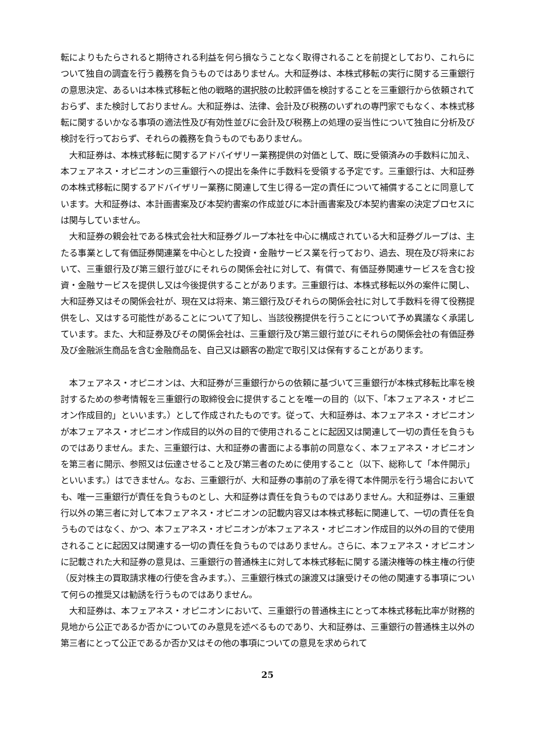転によりもたらされると期待される利益を何ら損なうことなく取得されることを前提としており、これらについて独自の調査を行う義務を負うものではありません。大和証券は、本株式移転の実行に関する三重銀行の意思決定、あるいは本株式移転と他の戦略的選択肢の比較評価を検討することを三重銀行から依頼されておらず、また検討しておりません。大和証券は、法律、会計及び税務のいずれの専門家でもなく、本株式移転に関するいかなる事項の適法性及び有効性並びに会計及び税務上の処理の妥当性について独自に分析及び検討を行っておらず、それらの義務を負うものでもありません。
　大和証券は、本株式移転に関するアドバイザリー業務提供の対価として、既に受領済みの手数料に加え、本フェアネス・オピニオンの三重銀行への提出を条件に手数料を受領する予定です。三重銀行は、大和証券の本株式移転に関するアドバイザリー業務に関連して生じ得る一定の責任について補償することに同意しています。大和証券は、本計画書案及び本契約書案の作成並びに本計画書案及び本契約書案の決定プロセスには関与していません。
　大和証券の親会社である株式会社大和証券グループ本社を中心に構成されている大和証券グループは、主たる事業として有価証券関連業を中心とした投資・金融サービス業を行っており、過去、現在及び将来において、三重銀行及び第三銀行並びにそれらの関係会社に対して、有償で、有価証券関連サービスを含む投資・金融サービスを提供し又は今後提供することがあります。三重銀行は、本株式移転以外の案件に関し、大和証券又はその関係会社が、現在又は将来、第三銀行及びそれらの関係会社に対して手数料を得て役務提供をし、又はする可能性があることについて了知し、当該役務提供を行うことについて予め異議なく承諾しています。また、大和証券及びその関係会社は、三重銀行及び第三銀行並びにそれらの関係会社の有価証券及び金融派生商品を含む金融商品を、自己又は顧客の勘定で取引又は保有することがあります。
　本フェアネス・オピニオンは、大和証券が三重銀行からの依頼に基づいて三重銀行が本株式移転比率を検討するための参考情報を三重銀行の取締役会に提供することを唯一の目的（以下、「本フェアネス・オピニオン作成目的」といいます。）として作成されたものです。従って、大和証券は、本フェアネス・オピニオンが本フェアネス・オピニオン作成目的以外の目的で使用されることに起因又は関連して一切の責任を負うものではありません。また、三重銀行は、大和証券の書面による事前の同意なく、本フェアネス・オピニオンを第三者に開示、参照又は伝達させること及び第三者のために使用すること（以下、総称して「本件開示」といいます。）はできません。なお、三重銀行が、大和証券の事前の了承を得て本件開示を行う場合においても、唯一三重銀行が責任を負うものとし、大和証券は責任を負うものではありません。大和証券は、三重銀行以外の第三者に対して本フェアネス・オピニオンの記載内容又は本株式移転に関連して、一切の責任を負うものではなく、かつ、本フェアネス・オピニオンが本フェアネス・オピニオン作成目的以外の目的で使用されることに起因又は関連する一切の責任を負うものではありません。さらに、本フェアネス・オピニオンに記載された大和証券の意見は、三重銀行の普通株主に対して本株式移転に関する議決権等の株主権の行使（反対株主の買取請求権の行使を含みます。）、三重銀行株式の譲渡又は譲受けその他の関連する事項について何らの推奨又は勧誘を行うものではありません。
　大和証券は、本フェアネス・オピニオンにおいて、三重銀行の普通株主にとって本株式移転比率が財務的見地から公正であるか否かについてのみ意見を述べるものであり、大和証券は、三重銀行の普通株主以外の第三者にとって公正であるか否か又はその他の事項についての意見を求められて
25